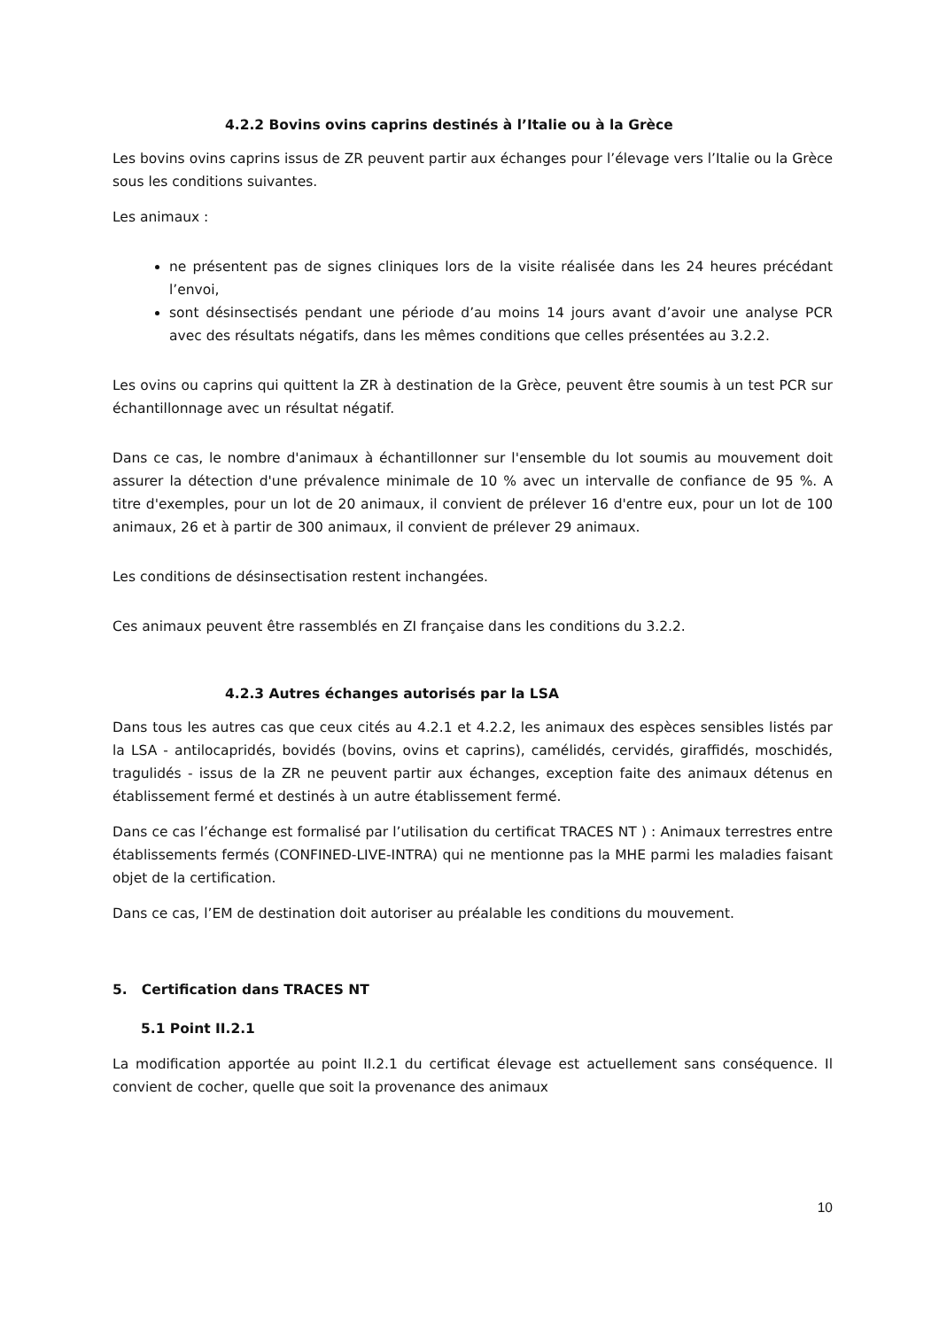4.2.2 Bovins ovins caprins destinés à l’Italie ou à la Grèce
Les bovins ovins caprins issus de ZR peuvent partir aux échanges pour l’élevage vers l’Italie ou la Grèce sous les conditions suivantes.
Les animaux :
ne présentent pas de signes cliniques lors de la visite réalisée dans les 24 heures précédant l’envoi,
sont désinsectisés pendant une période d’au moins 14 jours avant d’avoir une analyse PCR avec des résultats négatifs, dans les mêmes conditions que celles présentées au 3.2.2.
Les ovins ou caprins qui quittent la ZR à destination de la Grèce, peuvent être soumis à un test PCR sur échantillonnage avec un résultat négatif.
Dans ce cas, le nombre d'animaux à échantillonner sur l'ensemble du lot soumis au mouvement doit assurer la détection d'une prévalence minimale de 10 % avec un intervalle de confiance de 95 %. A titre d'exemples, pour un lot de 20 animaux, il convient de prélever 16 d'entre eux, pour un lot de 100 animaux, 26 et à partir de 300 animaux, il convient de prélever 29 animaux.
Les conditions de désinsectisation restent inchangées.
Ces animaux peuvent être rassemblés en ZI française dans les conditions du 3.2.2.
4.2.3 Autres échanges autorisés par la LSA
Dans tous les autres cas que ceux cités au 4.2.1 et 4.2.2, les animaux des espèces sensibles listés par la LSA - antilocapridés, bovidés (bovins, ovins et caprins), camélidés, cervidés, giraffidés, moschidés, tragulidés - issus de la ZR ne peuvent partir aux échanges, exception faite des animaux détenus en établissement fermé et destinés à un autre établissement fermé.
Dans ce cas l’échange est formalisé par l’utilisation du certificat TRACES NT ) : Animaux terrestres entre établissements fermés (CONFINED-LIVE-INTRA) qui ne mentionne pas la MHE parmi les maladies faisant objet de la certification.
Dans ce cas, l’EM de destination doit autoriser au préalable les conditions du mouvement.
5. Certification dans TRACES NT
5.1 Point II.2.1
La modification apportée au point II.2.1 du certificat élevage est actuellement sans conséquence. Il convient de cocher, quelle que soit la provenance des animaux
10